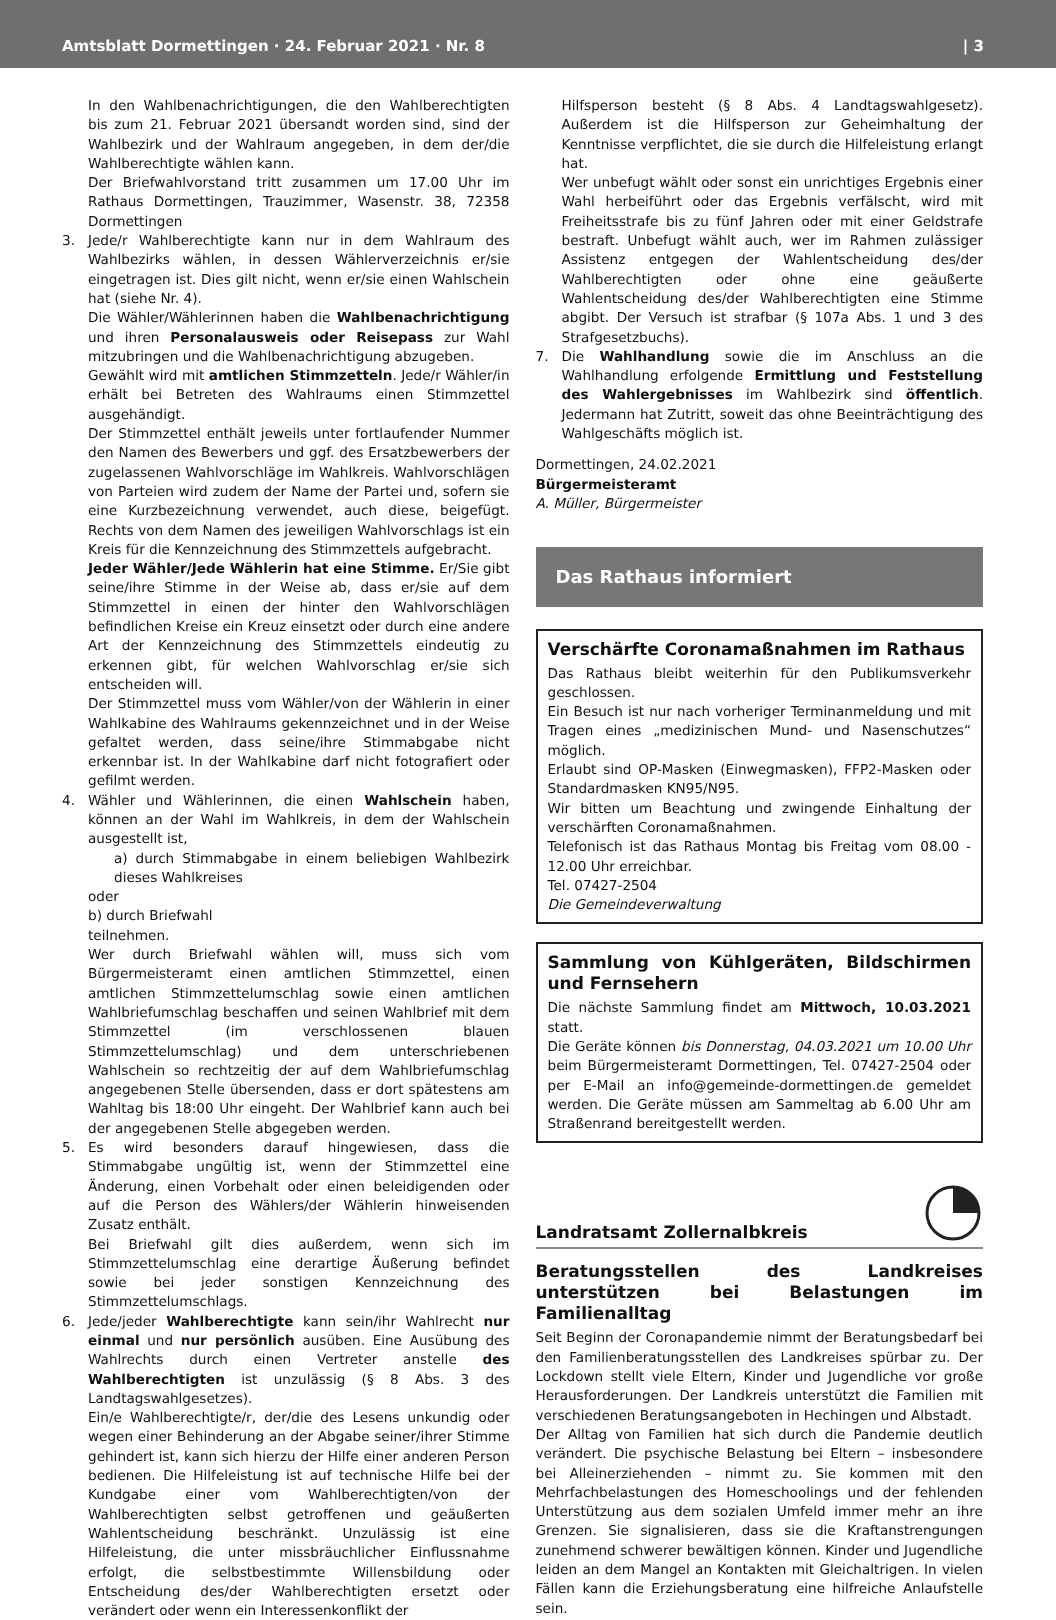Amtsblatt Dormettingen · 24. Februar 2021 · Nr. 8 | 3
In den Wahlbenachrichtigungen, die den Wahlberechtigten bis zum 21. Februar 2021 übersandt worden sind, sind der Wahlbezirk und der Wahlraum angegeben, in dem der/die Wahlberechtigte wählen kann.
Der Briefwahlvorstand tritt zusammen um 17.00 Uhr im Rathaus Dormettingen, Trauzimmer, Wasenstr. 38, 72358 Dormettingen
3. Jede/r Wahlberechtigte kann nur in dem Wahlraum des Wahlbezirks wählen, in dessen Wählerverzeichnis er/sie eingetragen ist. Dies gilt nicht, wenn er/sie einen Wahlschein hat (siehe Nr. 4).
Die Wähler/Wählerinnen haben die Wahlbenachrichtigung und ihren Personalausweis oder Reisepass zur Wahl mitzubringen und die Wahlbenachrichtigung abzugeben.
Gewählt wird mit amtlichen Stimmzetteln. Jede/r Wähler/in erhält bei Betreten des Wahlraums einen Stimmzettel ausgehändigt.
Der Stimmzettel enthält jeweils unter fortlaufender Nummer den Namen des Bewerbers und ggf. des Ersatzbewerbers der zugelassenen Wahlvorschläge im Wahlkreis. Wahlvorschlägen von Parteien wird zudem der Name der Partei und, sofern sie eine Kurzbezeichnung verwendet, auch diese, beigefügt. Rechts von dem Namen des jeweiligen Wahlvorschlags ist ein Kreis für die Kennzeichnung des Stimmzettels aufgebracht.
Jeder Wähler/Jede Wählerin hat eine Stimme. Er/Sie gibt seine/ihre Stimme in der Weise ab, dass er/sie auf dem Stimmzettel in einen der hinter den Wahlvorschlägen befindlichen Kreise ein Kreuz einsetzt oder durch eine andere Art der Kennzeichnung des Stimmzettels eindeutig zu erkennen gibt, für welchen Wahlvorschlag er/sie sich entscheiden will.
Der Stimmzettel muss vom Wähler/von der Wählerin in einer Wahlkabine des Wahlraums gekennzeichnet und in der Weise gefaltet werden, dass seine/ihre Stimmabgabe nicht erkennbar ist. In der Wahlkabine darf nicht fotografiert oder gefilmt werden.
4. Wähler und Wählerinnen, die einen Wahlschein haben, können an der Wahl im Wahlkreis, in dem der Wahlschein ausgestellt ist,
a) durch Stimmabgabe in einem beliebigen Wahlbezirk dieses Wahlkreises
oder
b) durch Briefwahl
teilnehmen.
Wer durch Briefwahl wählen will, muss sich vom Bürgermeisteramt einen amtlichen Stimmzettel, einen amtlichen Stimmzettelumschlag sowie einen amtlichen Wahlbriefumschlag beschaffen und seinen Wahlbrief mit dem Stimmzettel (im verschlossenen blauen Stimmzettelumschlag) und dem unterschriebenen Wahlschein so rechtzeitig der auf dem Wahlbriefumschlag angegebenen Stelle übersenden, dass er dort spätestens am Wahltag bis 18:00 Uhr eingeht. Der Wahlbrief kann auch bei der angegebenen Stelle abgegeben werden.
5. Es wird besonders darauf hingewiesen, dass die Stimmabgabe ungültig ist, wenn der Stimmzettel eine Änderung, einen Vorbehalt oder einen beleidigenden oder auf die Person des Wählers/der Wählerin hinweisenden Zusatz enthält.
Bei Briefwahl gilt dies außerdem, wenn sich im Stimmzettelumschlag eine derartige Äußerung befindet sowie bei jeder sonstigen Kennzeichnung des Stimmzettelumschlags.
6. Jede/jeder Wahlberechtigte kann sein/ihr Wahlrecht nur einmal und nur persönlich ausüben. Eine Ausübung des Wahlrechts durch einen Vertreter anstelle des Wahlberechtigten ist unzulässig (§ 8 Abs. 3 des Landtagswahlgesetzes).
Ein/e Wahlberechtigte/r, der/die des Lesens unkundig oder wegen einer Behinderung an der Abgabe seiner/ihrer Stimme gehindert ist, kann sich hierzu der Hilfe einer anderen Person bedienen. Die Hilfeleistung ist auf technische Hilfe bei der Kundgabe einer vom Wahlberechtigten/von der Wahlberechtigten selbst getroffenen und geäußerten Wahlentscheidung beschränkt. Unzulässig ist eine Hilfeleistung, die unter missbräuchlicher Einflussnahme erfolgt, die selbstbestimmte Willensbildung oder Entscheidung des/der Wahlberechtigten ersetzt oder verändert oder wenn ein Interessenkonflikt der
Hilfsperson besteht (§ 8 Abs. 4 Landtagswahlgesetz). Außerdem ist die Hilfsperson zur Geheimhaltung der Kenntnisse verpflichtet, die sie durch die Hilfeleistung erlangt hat.
Wer unbefugt wählt oder sonst ein unrichtiges Ergebnis einer Wahl herbeiführt oder das Ergebnis verfälscht, wird mit Freiheitsstrafe bis zu fünf Jahren oder mit einer Geldstrafe bestraft. Unbefugt wählt auch, wer im Rahmen zulässiger Assistenz entgegen der Wahlentscheidung des/der Wahlberechtigten oder ohne eine geäußerte Wahlentscheidung des/der Wahlberechtigten eine Stimme abgibt. Der Versuch ist strafbar (§ 107a Abs. 1 und 3 des Strafgesetzbuchs).
7. Die Wahlhandlung sowie die im Anschluss an die Wahlhandlung erfolgende Ermittlung und Feststellung des Wahlergebnisses im Wahlbezirk sind öffentlich. Jedermann hat Zutritt, soweit das ohne Beeinträchtigung des Wahlgeschäfts möglich ist.
Dormettingen, 24.02.2021
Bürgermeisteramt
A. Müller, Bürgermeister
Das Rathaus informiert
Verschärfte Coronamaßnahmen im Rathaus
Das Rathaus bleibt weiterhin für den Publikumsverkehr geschlossen.
Ein Besuch ist nur nach vorheriger Terminanmeldung und mit Tragen eines „medizinischen Mund- und Nasenschutzes“ möglich.
Erlaubt sind OP-Masken (Einwegmasken), FFP2-Masken oder Standardmasken KN95/N95.
Wir bitten um Beachtung und zwingende Einhaltung der verschärften Coronamaßnahmen.
Telefonisch ist das Rathaus Montag bis Freitag vom 08.00 - 12.00 Uhr erreichbar.
Tel. 07427-2504
Die Gemeindeverwaltung
Sammlung von Kühlgeräten, Bildschirmen und Fernsehern
Die nächste Sammlung findet am Mittwoch, 10.03.2021 statt.
Die Geräte können bis Donnerstag, 04.03.2021 um 10.00 Uhr beim Bürgermeisteramt Dormettingen, Tel. 07427-2504 oder per E-Mail an info@gemeinde-dormettingen.de gemeldet werden. Die Geräte müssen am Sammeltag ab 6.00 Uhr am Straßenrand bereitgestellt werden.
Landratsamt Zollernalbkreis
Beratungsstellen des Landkreises unterstützen bei Belastungen im Familienalltag
Seit Beginn der Coronapandemie nimmt der Beratungsbedarf bei den Familienberatungsstellen des Landkreises spürbar zu. Der Lockdown stellt viele Eltern, Kinder und Jugendliche vor große Herausforderungen. Der Landkreis unterstützt die Familien mit verschiedenen Beratungsangeboten in Hechingen und Albstadt.
Der Alltag von Familien hat sich durch die Pandemie deutlich verändert. Die psychische Belastung bei Eltern – insbesondere bei Alleinerziehenden – nimmt zu. Sie kommen mit den Mehrfachbelastungen des Homeschoolings und der fehlenden Unterstützung aus dem sozialen Umfeld immer mehr an ihre Grenzen. Sie signalisieren, dass sie die Kraftanstrengungen zunehmend schwerer bewältigen können. Kinder und Jugendliche leiden an dem Mangel an Kontakten mit Gleichaltrigen. In vielen Fällen kann die Erziehungsberatung eine hilfreiche Anlaufstelle sein.